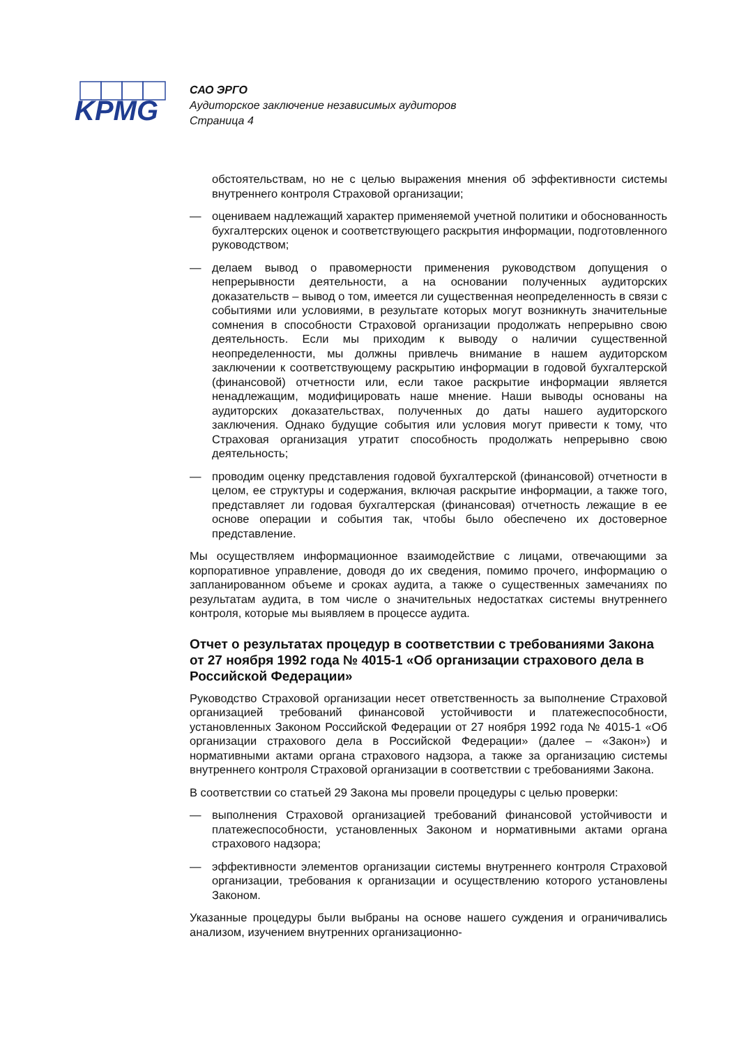KPMG
САО ЭРГО
Аудиторское заключение независимых аудиторов
Страница 4
обстоятельствам, но не с целью выражения мнения об эффективности системы внутреннего контроля Страховой организации;
— оцениваем надлежащий характер применяемой учетной политики и обоснованность бухгалтерских оценок и соответствующего раскрытия информации, подготовленного руководством;
— делаем вывод о правомерности применения руководством допущения о непрерывности деятельности, а на основании полученных аудиторских доказательств – вывод о том, имеется ли существенная неопределенность в связи с событиями или условиями, в результате которых могут возникнуть значительные сомнения в способности Страховой организации продолжать непрерывно свою деятельность. Если мы приходим к выводу о наличии существенной неопределенности, мы должны привлечь внимание в нашем аудиторском заключении к соответствующему раскрытию информации в годовой бухгалтерской (финансовой) отчетности или, если такое раскрытие информации является ненадлежащим, модифицировать наше мнение. Наши выводы основаны на аудиторских доказательствах, полученных до даты нашего аудиторского заключения. Однако будущие события или условия могут привести к тому, что Страховая организация утратит способность продолжать непрерывно свою деятельность;
— проводим оценку представления годовой бухгалтерской (финансовой) отчетности в целом, ее структуры и содержания, включая раскрытие информации, а также того, представляет ли годовая бухгалтерская (финансовая) отчетность лежащие в ее основе операции и события так, чтобы было обеспечено их достоверное представление.
Мы осуществляем информационное взаимодействие с лицами, отвечающими за корпоративное управление, доводя до их сведения, помимо прочего, информацию о запланированном объеме и сроках аудита, а также о существенных замечаниях по результатам аудита, в том числе о значительных недостатках системы внутреннего контроля, которые мы выявляем в процессе аудита.
Отчет о результатах процедур в соответствии с требованиями Закона от 27 ноября 1992 года № 4015-1 «Об организации страхового дела в Российской Федерации»
Руководство Страховой организации несет ответственность за выполнение Страховой организацией требований финансовой устойчивости и платежеспособности, установленных Законом Российской Федерации от 27 ноября 1992 года № 4015-1 «Об организации страхового дела в Российской Федерации» (далее – «Закон») и нормативными актами органа страхового надзора, а также за организацию системы внутреннего контроля Страховой организации в соответствии с требованиями Закона.
В соответствии со статьей 29 Закона мы провели процедуры с целью проверки:
— выполнения Страховой организацией требований финансовой устойчивости и платежеспособности, установленных Законом и нормативными актами органа страхового надзора;
— эффективности элементов организации системы внутреннего контроля Страховой организации, требования к организации и осуществлению которого установлены Законом.
Указанные процедуры были выбраны на основе нашего суждения и ограничивались анализом, изучением внутренних организационно-